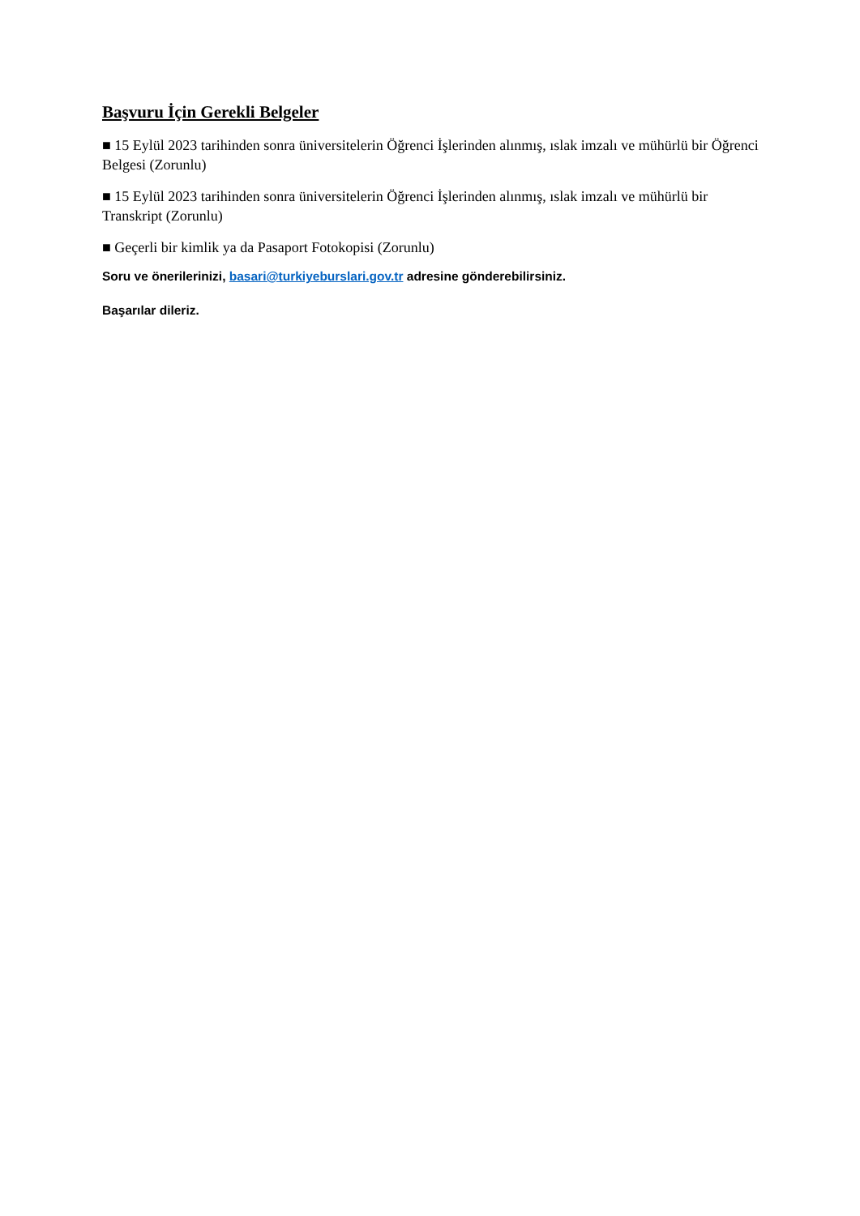Başvuru İçin Gerekli Belgeler
■ 15 Eylül 2023 tarihinden sonra üniversitelerin Öğrenci İşlerinden alınmış, ıslak imzalı ve mühürlü bir Öğrenci Belgesi (Zorunlu)
■ 15 Eylül 2023 tarihinden sonra üniversitelerin Öğrenci İşlerinden alınmış, ıslak imzalı ve mühürlü bir Transkript (Zorunlu)
■ Geçerli bir kimlik ya da Pasaport Fotokopisi (Zorunlu)
Soru ve önerilerinizi, basari@turkiyeburslari.gov.tr adresine gönderebilirsiniz.
Başarılar dileriz.